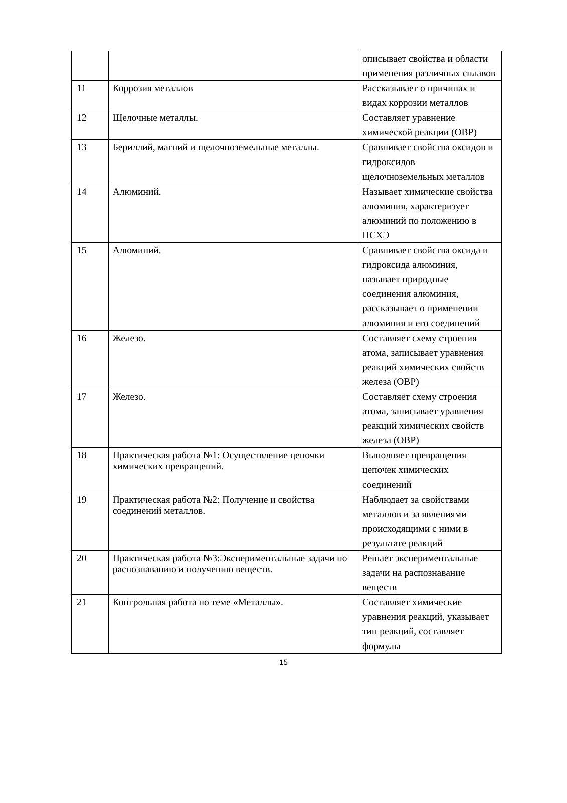| | | описывает свойства и области применения различных сплавов |
| 11 | Коррозия металлов | Рассказывает о причинах и видах коррозии металлов |
| 12 | Щелочные металлы. | Составляет уравнение химической реакции (ОВР) |
| 13 | Бериллий, магний и щелочноземельные металлы. | Сравнивает свойства оксидов и гидроксидов щелочноземельных металлов |
| 14 | Алюминий. | Называет химические свойства алюминия, характеризует алюминий по положению в ПСХЭ |
| 15 | Алюминий. | Сравнивает свойства оксида и гидроксида алюминия, называет природные соединения алюминия, рассказывает о применении алюминия и его соединений |
| 16 | Железо. | Составляет схему строения атома, записывает уравнения реакций химических свойств железа (ОВР) |
| 17 | Железо. | Составляет схему строения атома, записывает уравнения реакций химических свойств железа (ОВР) |
| 18 | Практическая работа №1: Осуществление цепочки химических превращений. | Выполняет превращения цепочек химических соединений |
| 19 | Практическая работа №2: Получение и свойства соединений металлов. | Наблюдает за свойствами металлов и за явлениями происходящими с ними в результате реакций |
| 20 | Практическая работа №3:Экспериментальные задачи по распознаванию и получению веществ. | Решает экспериментальные задачи на распознавание веществ |
| 21 | Контрольная работа по теме «Металлы». | Составляет химические уравнения реакций, указывает тип реакций, составляет формулы |
15